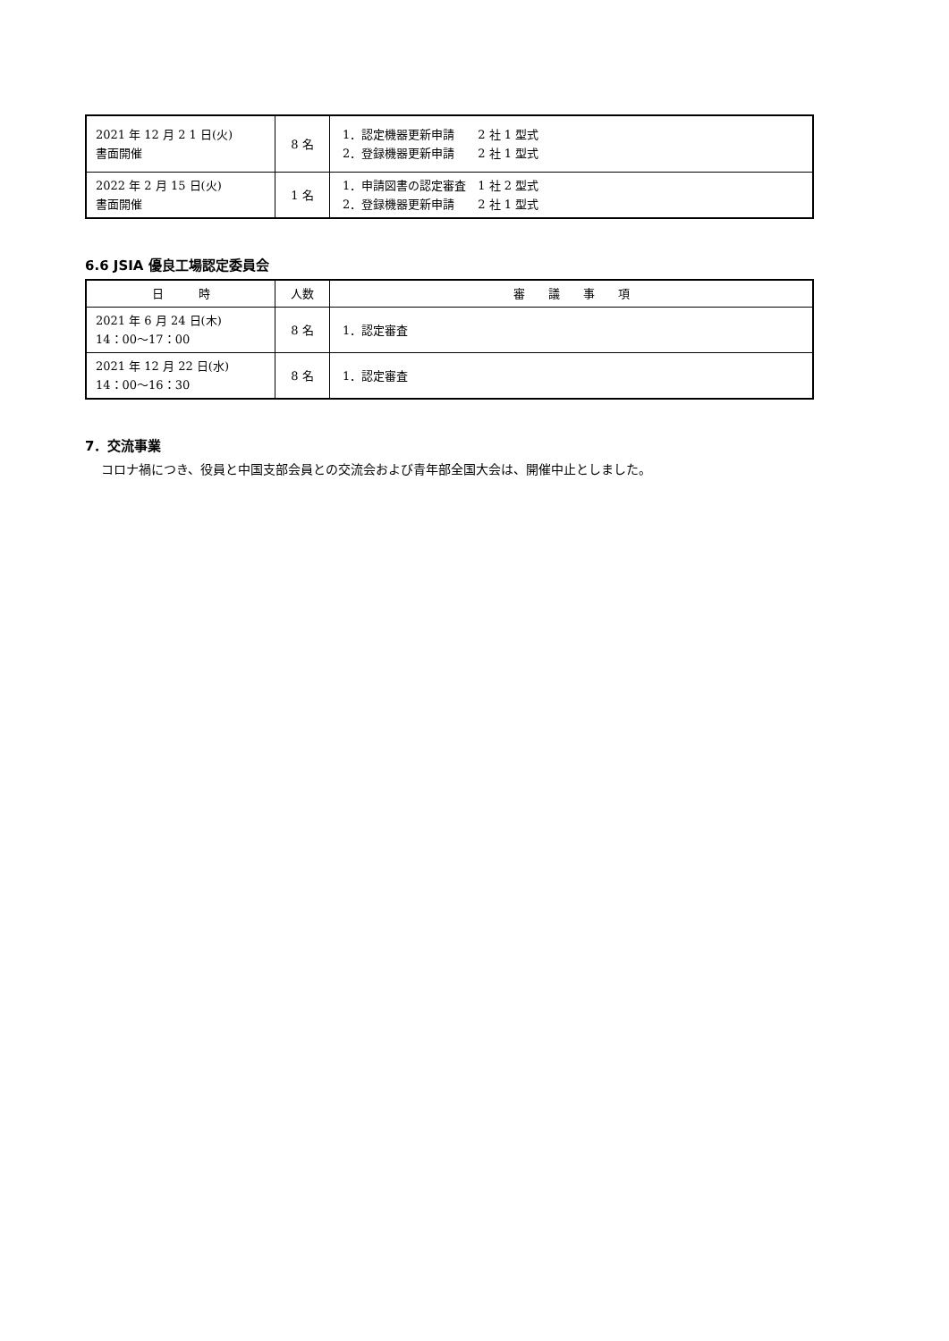| 2021 年 12 月 2 1 日(火) 書面開催 | 8 名 | 1．認定機器更新申請 2 社 1 型式 2．登録機器更新申請 2 社 1 型式 |
| 2022 年 2 月 15 日(火) 書面開催 | 1 名 | 1．申請図書の認定審査 1 社 2 型式 2．登録機器更新申請 2 社 1 型式 |
6.6 JSIA 優良工場認定委員会
| 日 時 | 人数 | 審 議 事 項 |
| --- | --- | --- |
| 2021 年 6 月 24 日(木) 14：00～17：00 | 8 名 | 1．認定審査 |
| 2021 年 12 月 22 日(水) 14：00～16：30 | 8 名 | 1．認定審査 |
7．交流事業
コロナ禍につき、役員と中国支部会員との交流会および青年部全国大会は、開催中止としました。